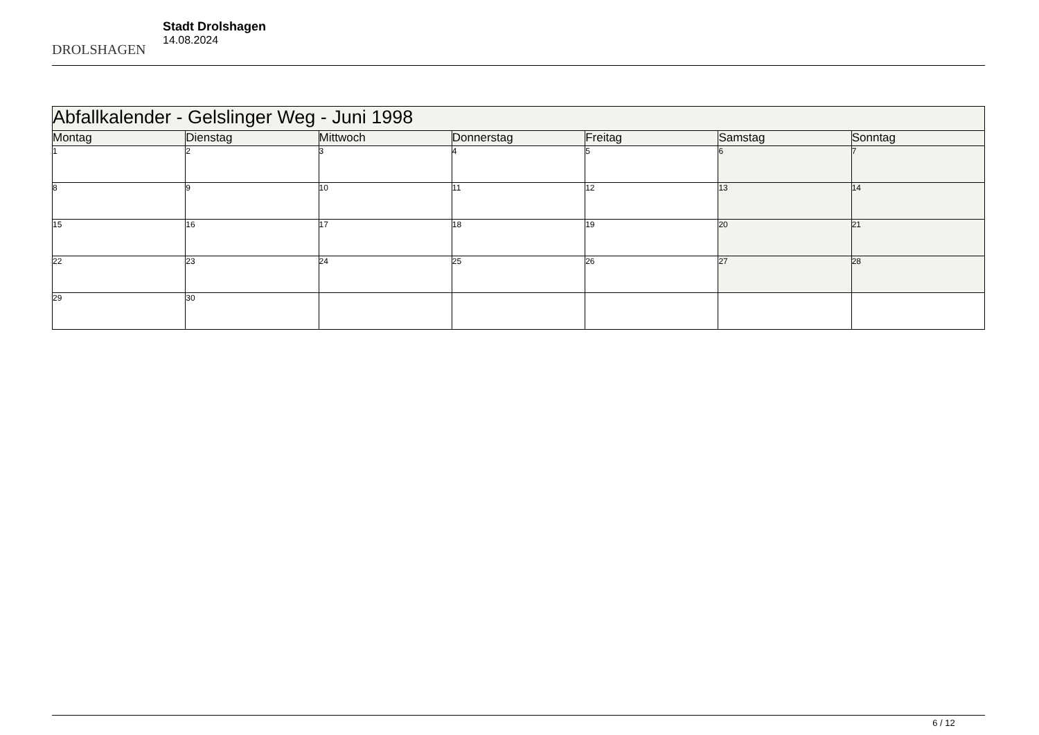DROLSHAGEN
Stadt Drolshagen
14.08.2024
| Abfallkalender - Gelslinger Weg - Juni 1998 | | | | | | |
| --- | --- | --- | --- | --- | --- | --- |
| Montag | Dienstag | Mittwoch | Donnerstag | Freitag | Samstag | Sonntag |
| 1 | 2 | 3 | 4 | 5 | 6 | 7 |
| 8 | 9 | 10 | 11 | 12 | 13 | 14 |
| 15 | 16 | 17 | 18 | 19 | 20 | 21 |
| 22 | 23 | 24 | 25 | 26 | 27 | 28 |
| 29 | 30 | | | | | |
6 / 12